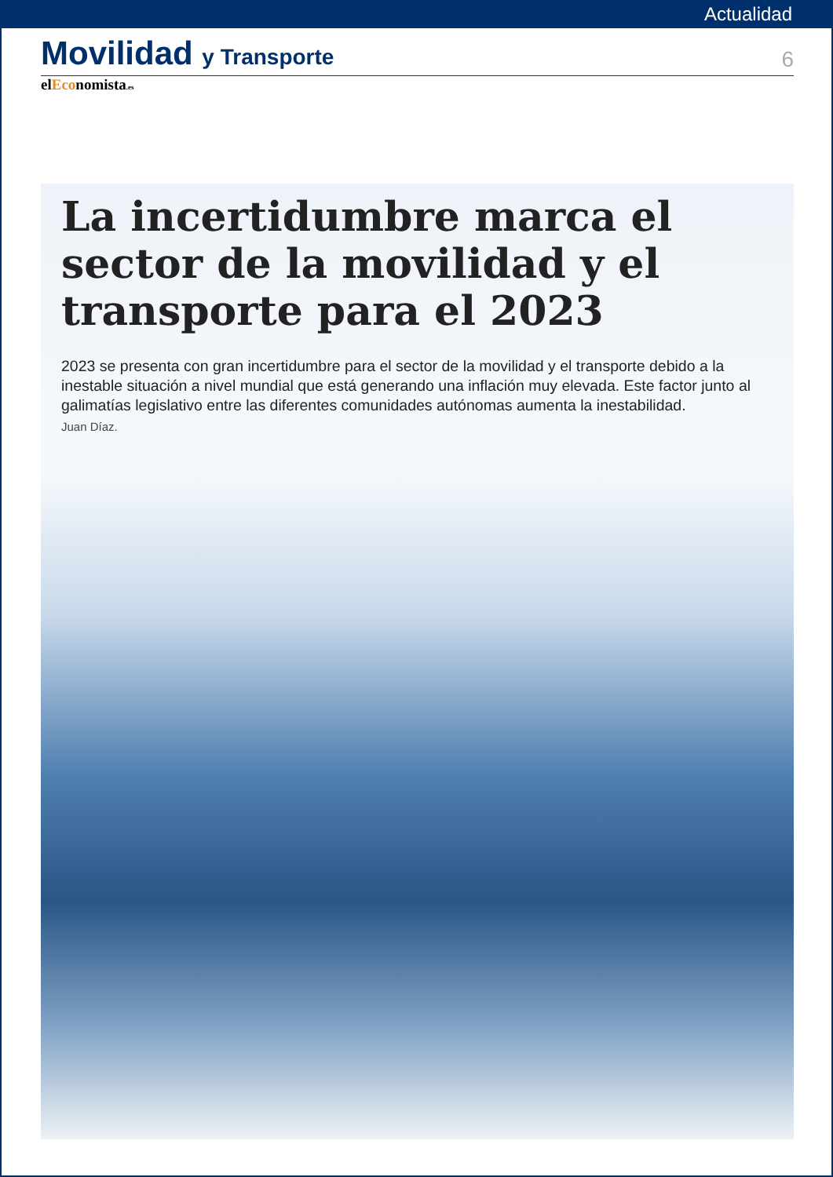Actualidad
Movilidad y Transporte
6
elEconomista.es
La incertidumbre marca el sector de la movilidad y el transporte para el 2023
2023 se presenta con gran incertidumbre para el sector de la movilidad y el transporte debido a la inestable situación a nivel mundial que está generando una inflación muy elevada. Este factor junto al galimatías legislativo entre las diferentes comunidades autónomas aumenta la inestabilidad.
Juan Díaz.